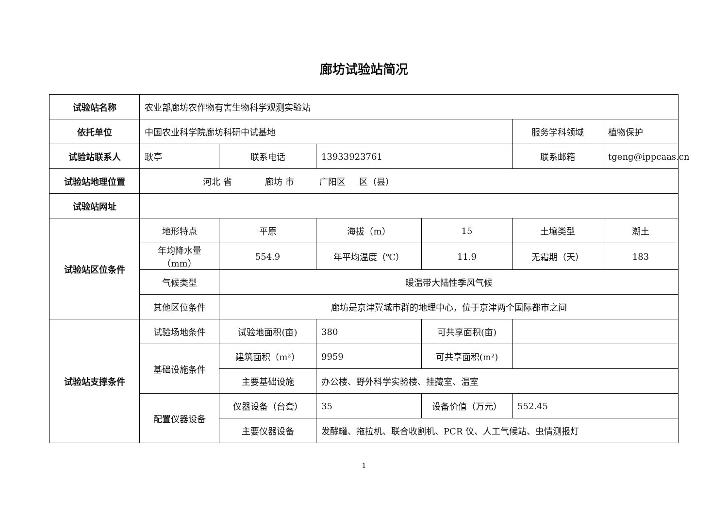廊坊试验站简况
| 试验站名称 | 农业部廊坊农作物有害生物科学观测实验站 | | | | | |
| 依托单位 | 中国农业科学院廊坊科研中试基地 | | | | 服务学科领域 | 植物保护 |
| 试验站联系人 | 耿亭 | 联系电话 | 13933923761 | | 联系邮箱 | tgeng@ippcaas.cn |
| 试验站地理位置 | 河北 省 廊坊 市 广阳区 区（县） | | | | | |
| 试验站网址 | | | | | | |
| 试验站区位条件 | 地形特点 | 平原 | 海拔（m） | 15 | 土壤类型 | 潮土 |
| | 年均降水量（mm） | 554.9 | 年平均温度（℃） | 11.9 | 无霜期（天） | 183 |
| | 气候类型 | 暖温带大陆性季风气候 | | | | |
| | 其他区位条件 | 廊坊是京津冀城市群的地理中心，位于京津两个国际都市之间 | | | | |
| 试验站支撑条件 | 试验场地条件 | 试验地面积(亩) | 380 | 可共享面积(亩) | | |
| | 基础设施条件 | 建筑面积（m²） | 9959 | 可共享面积(m²) | | |
| | | 主要基础设施 | 办公楼、野外科学实验楼、挂藏室、温室 | | | |
| | 配置仪器设备 | 仪器设备（台套） | 35 | 设备价值（万元） | 552.45 | |
| | | 主要仪器设备 | 发酵罐、拖拉机、联合收割机、PCR 仪、人工气候站、虫情测报灯 | | | |
1